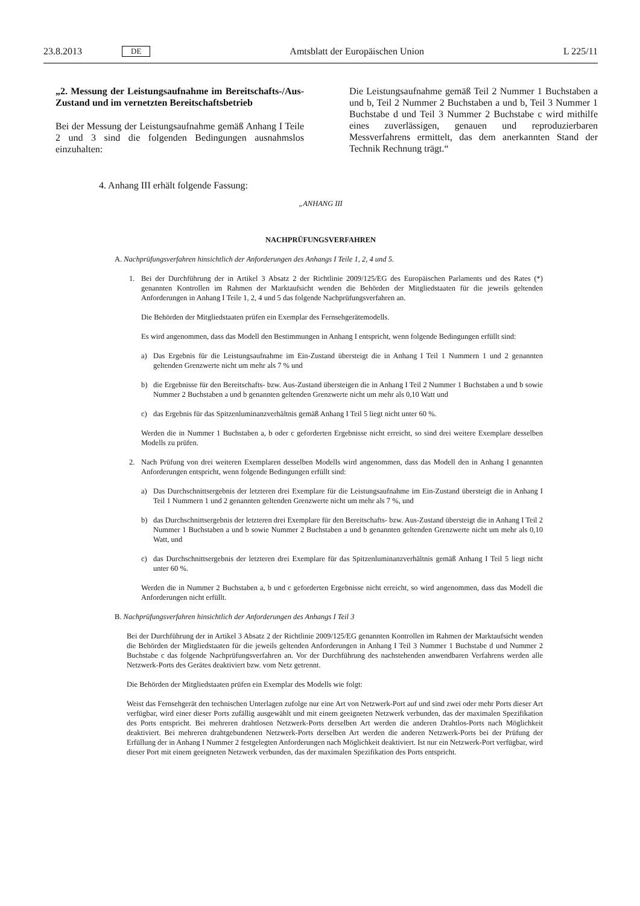23.8.2013 DE Amtsblatt der Europäischen Union L 225/11
„2. Messung der Leistungsaufnahme im Bereitschafts-/Aus-Zustand und im vernetzten Bereitschaftsbetrieb
Bei der Messung der Leistungsaufnahme gemäß Anhang I Teile 2 und 3 sind die folgenden Bedingungen ausnahmslos einzuhalten:
Die Leistungsaufnahme gemäß Teil 2 Nummer 1 Buchstaben a und b, Teil 2 Nummer 2 Buchstaben a und b, Teil 3 Nummer 1 Buchstabe d und Teil 3 Nummer 2 Buchstabe c wird mithilfe eines zuverlässigen, genauen und reproduzierbaren Messverfahrens ermittelt, das dem anerkannten Stand der Technik Rechnung trägt.“
4. Anhang III erhält folgende Fassung:
„ANHANG III
NACHPRÜFUNGSVERFAHREN
A. Nachprüfungsverfahren hinsichtlich der Anforderungen des Anhangs I Teile 1, 2, 4 und 5.
1. Bei der Durchführung der in Artikel 3 Absatz 2 der Richtlinie 2009/125/EG des Europäischen Parlaments und des Rates (*) genannten Kontrollen im Rahmen der Marktaufsicht wenden die Behörden der Mitgliedstaaten für die jeweils geltenden Anforderungen in Anhang I Teile 1, 2, 4 und 5 das folgende Nachprüfungsverfahren an.
Die Behörden der Mitgliedstaaten prüfen ein Exemplar des Fernsehgerätemodells.
Es wird angenommen, dass das Modell den Bestimmungen in Anhang I entspricht, wenn folgende Bedingungen erfüllt sind:
a) Das Ergebnis für die Leistungsaufnahme im Ein-Zustand übersteigt die in Anhang I Teil 1 Nummern 1 und 2 genannten geltenden Grenzwerte nicht um mehr als 7 % und
b) die Ergebnisse für den Bereitschafts- bzw. Aus-Zustand übersteigen die in Anhang I Teil 2 Nummer 1 Buchstaben a und b sowie Nummer 2 Buchstaben a und b genannten geltenden Grenzwerte nicht um mehr als 0,10 Watt und
c) das Ergebnis für das Spitzenluminanzverhältnis gemäß Anhang I Teil 5 liegt nicht unter 60 %.
Werden die in Nummer 1 Buchstaben a, b oder c geforderten Ergebnisse nicht erreicht, so sind drei weitere Exemplare desselben Modells zu prüfen.
2. Nach Prüfung von drei weiteren Exemplaren desselben Modells wird angenommen, dass das Modell den in Anhang I genannten Anforderungen entspricht, wenn folgende Bedingungen erfüllt sind:
a) Das Durchschnittsergebnis der letzteren drei Exemplare für die Leistungsaufnahme im Ein-Zustand übersteigt die in Anhang I Teil 1 Nummern 1 und 2 genannten geltenden Grenzwerte nicht um mehr als 7 %, und
b) das Durchschnittsergebnis der letzteren drei Exemplare für den Bereitschafts- bzw. Aus-Zustand übersteigt die in Anhang I Teil 2 Nummer 1 Buchstaben a und b sowie Nummer 2 Buchstaben a und b genannten geltenden Grenzwerte nicht um mehr als 0,10 Watt, und
c) das Durchschnittsergebnis der letzteren drei Exemplare für das Spitzenluminanzverhältnis gemäß Anhang I Teil 5 liegt nicht unter 60 %.
Werden die in Nummer 2 Buchstaben a, b und c geforderten Ergebnisse nicht erreicht, so wird angenommen, dass das Modell die Anforderungen nicht erfüllt.
B. Nachprüfungsverfahren hinsichtlich der Anforderungen des Anhangs I Teil 3
Bei der Durchführung der in Artikel 3 Absatz 2 der Richtlinie 2009/125/EG genannten Kontrollen im Rahmen der Marktaufsicht wenden die Behörden der Mitgliedstaaten für die jeweils geltenden Anforderungen in Anhang I Teil 3 Nummer 1 Buchstabe d und Nummer 2 Buchstabe c das folgende Nachprüfungsverfahren an. Vor der Durchführung des nachstehenden anwendbaren Verfahrens werden alle Netzwerk-Ports des Gerätes deaktiviert bzw. vom Netz getrennt.
Die Behörden der Mitgliedstaaten prüfen ein Exemplar des Modells wie folgt:
Weist das Fernsehgerät den technischen Unterlagen zufolge nur eine Art von Netzwerk-Port auf und sind zwei oder mehr Ports dieser Art verfügbar, wird einer dieser Ports zufällig ausgewählt und mit einem geeigneten Netzwerk verbunden, das der maximalen Spezifikation des Ports entspricht. Bei mehreren drahtlosen Netzwerk-Ports derselben Art werden die anderen Drahtlos-Ports nach Möglichkeit deaktiviert. Bei mehreren drahtgebundenen Netzwerk-Ports derselben Art werden die anderen Netzwerk-Ports bei der Prüfung der Erfüllung der in Anhang I Nummer 2 festgelegten Anforderungen nach Möglichkeit deaktiviert. Ist nur ein Netzwerk-Port verfügbar, wird dieser Port mit einem geeigneten Netzwerk verbunden, das der maximalen Spezifikation des Ports entspricht.